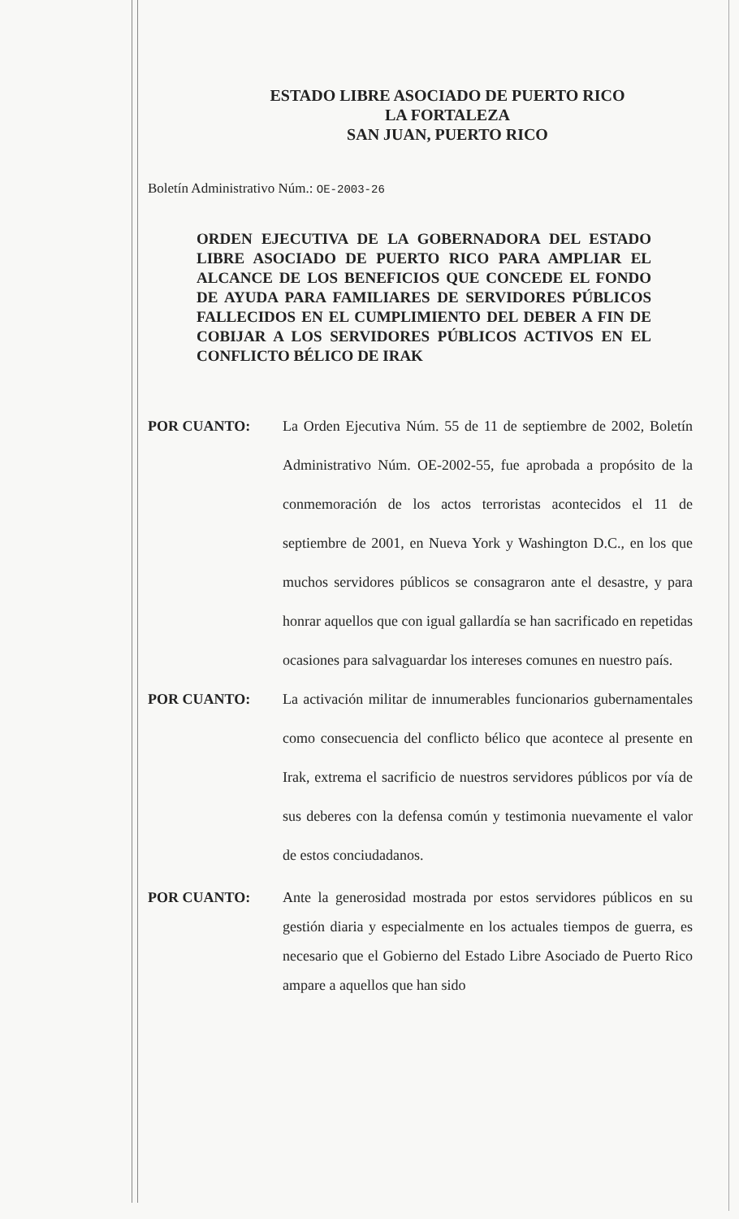ESTADO LIBRE ASOCIADO DE PUERTO RICO
LA FORTALEZA
SAN JUAN, PUERTO RICO
Boletín Administrativo Núm.: OE-2003-26
ORDEN EJECUTIVA DE LA GOBERNADORA DEL ESTADO LIBRE ASOCIADO DE PUERTO RICO PARA AMPLIAR EL ALCANCE DE LOS BENEFICIOS QUE CONCEDE EL FONDO DE AYUDA PARA FAMILIARES DE SERVIDORES PÚBLICOS FALLECIDOS EN EL CUMPLIMIENTO DEL DEBER A FIN DE COBIJAR A LOS SERVIDORES PÚBLICOS ACTIVOS EN EL CONFLICTO BÉLICO DE IRAK
POR CUANTO: La Orden Ejecutiva Núm. 55 de 11 de septiembre de 2002, Boletín Administrativo Núm. OE-2002-55, fue aprobada a propósito de la conmemoración de los actos terroristas acontecidos el 11 de septiembre de 2001, en Nueva York y Washington D.C., en los que muchos servidores públicos se consagraron ante el desastre, y para honrar aquellos que con igual gallardía se han sacrificado en repetidas ocasiones para salvaguardar los intereses comunes en nuestro país.
POR CUANTO: La activación militar de innumerables funcionarios gubernamentales como consecuencia del conflicto bélico que acontece al presente en Irak, extrema el sacrificio de nuestros servidores públicos por vía de sus deberes con la defensa común y testimonia nuevamente el valor de estos conciudadanos.
POR CUANTO: Ante la generosidad mostrada por estos servidores públicos en su gestión diaria y especialmente en los actuales tiempos de guerra, es necesario que el Gobierno del Estado Libre Asociado de Puerto Rico ampare a aquellos que han sido